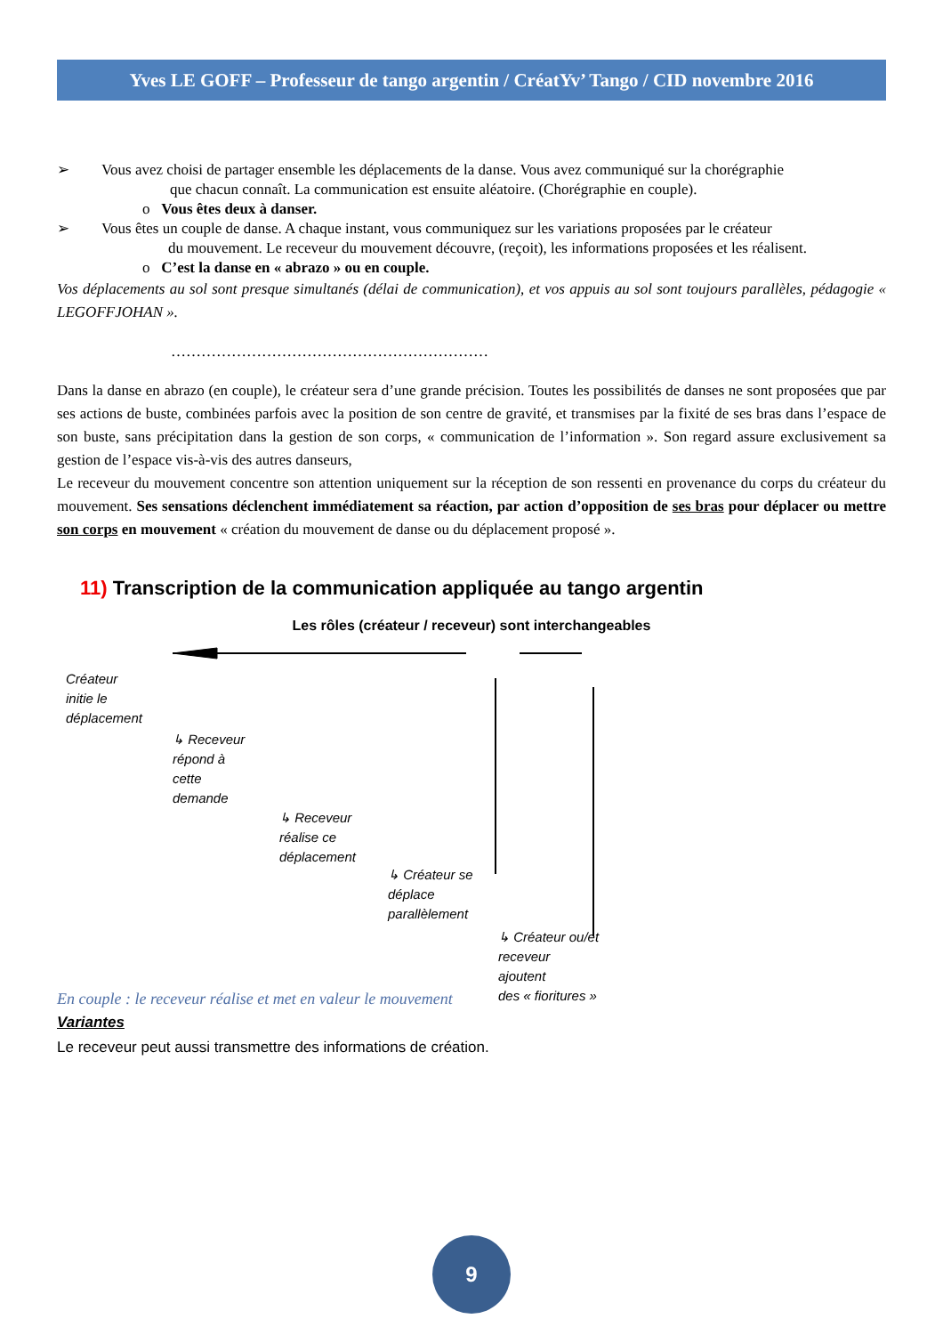Yves LE GOFF – Professeur de tango argentin / CréatYv’ Tango / CID novembre 2016
➢ Vous avez choisi de partager ensemble les déplacements de la danse. Vous avez communiqué sur la chorégraphie
que chacun connaît. La communication est ensuite aléatoire. (Chorégraphie en couple).
o Vous êtes deux à danser.
➢ Vous êtes un couple de danse. A chaque instant, vous communiquez sur les variations proposées par le créateur
du mouvement. Le receveur du mouvement découvre, (reçoit), les informations proposées et les réalisent.
o C’est la danse en « abrazo » ou en couple.
Vos déplacements au sol sont presque simultanés (délai de communication), et vos appuis au sol sont toujours parallèles, pédagogie « LEGOFFJOHAN ».
………………………………………………………
Dans la danse en abrazo (en couple), le créateur sera d’une grande précision. Toutes les possibilités de danses ne sont proposées que par ses actions de buste, combinées parfois avec la position de son centre de gravité, et transmises par la fixité de ses bras dans l’espace de son buste, sans précipitation dans la gestion de son corps, « communication de l’information ». Son regard assure exclusivement sa gestion de l’espace vis-à-vis des autres danseurs,
Le receveur du mouvement concentre son attention uniquement sur la réception de son ressenti en provenance du corps du créateur du mouvement. Ses sensations déclenchent immédiatement sa réaction, par action d’opposition de ses bras pour déplacer ou mettre son corps en mouvement « création du mouvement de danse ou du déplacement proposé ».
11) Transcription de la communication appliquée au tango argentin
Les rôles (créateur / receveur) sont interchangeables
Créateur
initie le
déplacement
↳ Receveur
répond à
cette
demande
↳ Receveur
réalise ce
déplacement
↳ Créateur se
déplace
parallèlement
↳ Créateur ou/et
receveur
ajoutent
des « fioritures »
En couple : le receveur réalise et met en valeur le mouvement
Variantes
Le receveur peut aussi transmettre des informations de création.
9